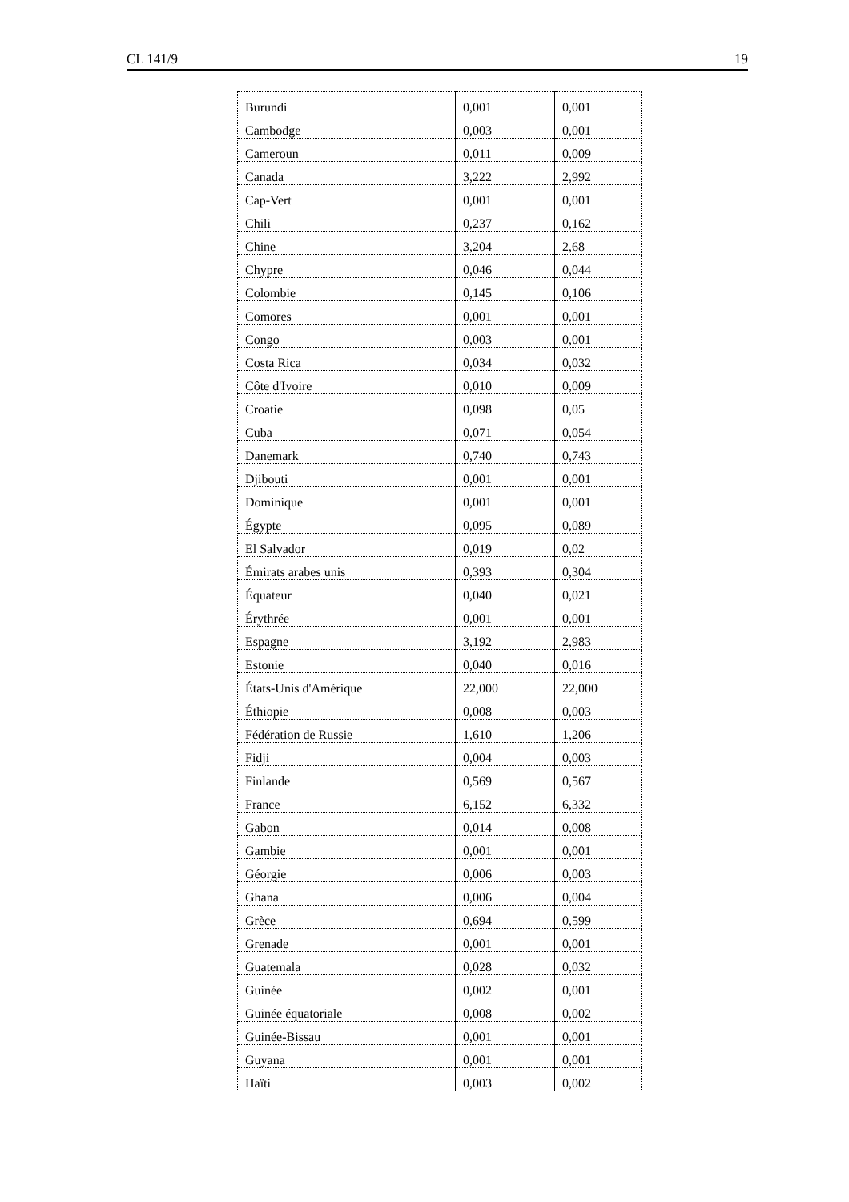CL 141/9 19
| Burundi | 0,001 | 0,001 |
| Cambodge | 0,003 | 0,001 |
| Cameroun | 0,011 | 0,009 |
| Canada | 3,222 | 2,992 |
| Cap-Vert | 0,001 | 0,001 |
| Chili | 0,237 | 0,162 |
| Chine | 3,204 | 2,68 |
| Chypre | 0,046 | 0,044 |
| Colombie | 0,145 | 0,106 |
| Comores | 0,001 | 0,001 |
| Congo | 0,003 | 0,001 |
| Costa Rica | 0,034 | 0,032 |
| Côte d'Ivoire | 0,010 | 0,009 |
| Croatie | 0,098 | 0,05 |
| Cuba | 0,071 | 0,054 |
| Danemark | 0,740 | 0,743 |
| Djibouti | 0,001 | 0,001 |
| Dominique | 0,001 | 0,001 |
| Égypte | 0,095 | 0,089 |
| El Salvador | 0,019 | 0,02 |
| Émirats arabes unis | 0,393 | 0,304 |
| Équateur | 0,040 | 0,021 |
| Érythrée | 0,001 | 0,001 |
| Espagne | 3,192 | 2,983 |
| Estonie | 0,040 | 0,016 |
| États-Unis d'Amérique | 22,000 | 22,000 |
| Éthiopie | 0,008 | 0,003 |
| Fédération de Russie | 1,610 | 1,206 |
| Fidji | 0,004 | 0,003 |
| Finlande | 0,569 | 0,567 |
| France | 6,152 | 6,332 |
| Gabon | 0,014 | 0,008 |
| Gambie | 0,001 | 0,001 |
| Géorgie | 0,006 | 0,003 |
| Ghana | 0,006 | 0,004 |
| Grèce | 0,694 | 0,599 |
| Grenade | 0,001 | 0,001 |
| Guatemala | 0,028 | 0,032 |
| Guinée | 0,002 | 0,001 |
| Guinée équatoriale | 0,008 | 0,002 |
| Guinée-Bissau | 0,001 | 0,001 |
| Guyana | 0,001 | 0,001 |
| Haïti | 0,003 | 0,002 |